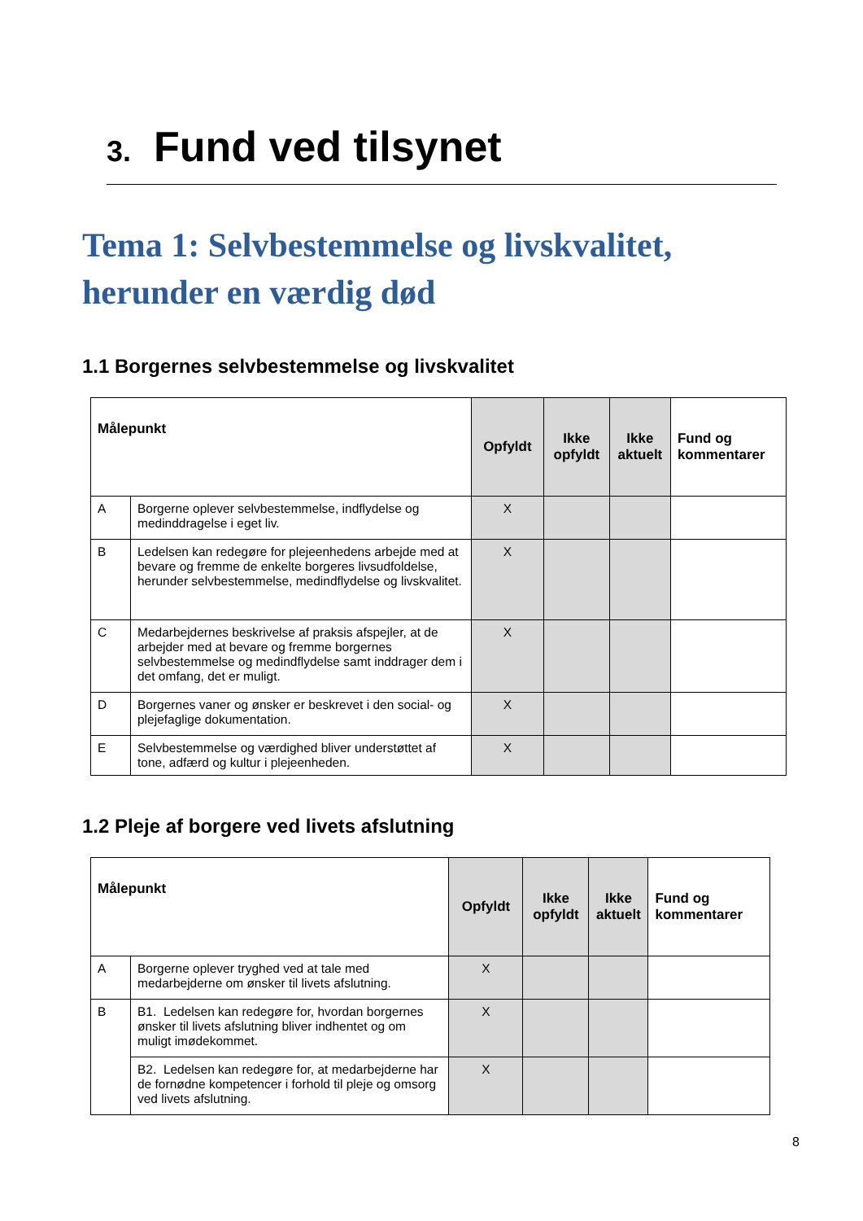3. Fund ved tilsynet
Tema 1: Selvbestemmelse og livskvalitet, herunder en værdig død
1.1 Borgernes selvbestemmelse og livskvalitet
| Målepunkt | | Opfyldt | Ikke opfyldt | Ikke aktuelt | Fund og kommentarer |
| --- | --- | --- | --- | --- | --- |
| A | Borgerne oplever selvbestemmelse, indflydelse og medinddragelse i eget liv. | X | | | |
| B | Ledelsen kan redegøre for plejeenhedens arbejde med at bevare og fremme de enkelte borgeres livsudfoldelse, herunder selvbestemmelse, medindflydelse og livskvalitet. | X | | | |
| C | Medarbejdernes beskrivelse af praksis afspejler, at de arbejder med at bevare og fremme borgernes selvbestemmelse og medindflydelse samt inddrager dem i det omfang, det er muligt. | X | | | |
| D | Borgernes vaner og ønsker er beskrevet i den social- og plejefaglige dokumentation. | X | | | |
| E | Selvbestemmelse og værdighed bliver understøttet af tone, adfærd og kultur i plejeenheden. | X | | | |
1.2 Pleje af borgere ved livets afslutning
| Målepunkt | | Opfyldt | Ikke opfyldt | Ikke aktuelt | Fund og kommentarer |
| --- | --- | --- | --- | --- | --- |
| A | Borgerne oplever tryghed ved at tale med medarbejderne om ønsker til livets afslutning. | X | | | |
| B | B1. Ledelsen kan redegøre for, hvordan borgernes ønsker til livets afslutning bliver indhentet og om muligt imødekommet. | X | | | |
| | B2. Ledelsen kan redegøre for, at medarbejderne har de fornødne kompetencer i forhold til pleje og omsorg ved livets afslutning. | X | | | |
8